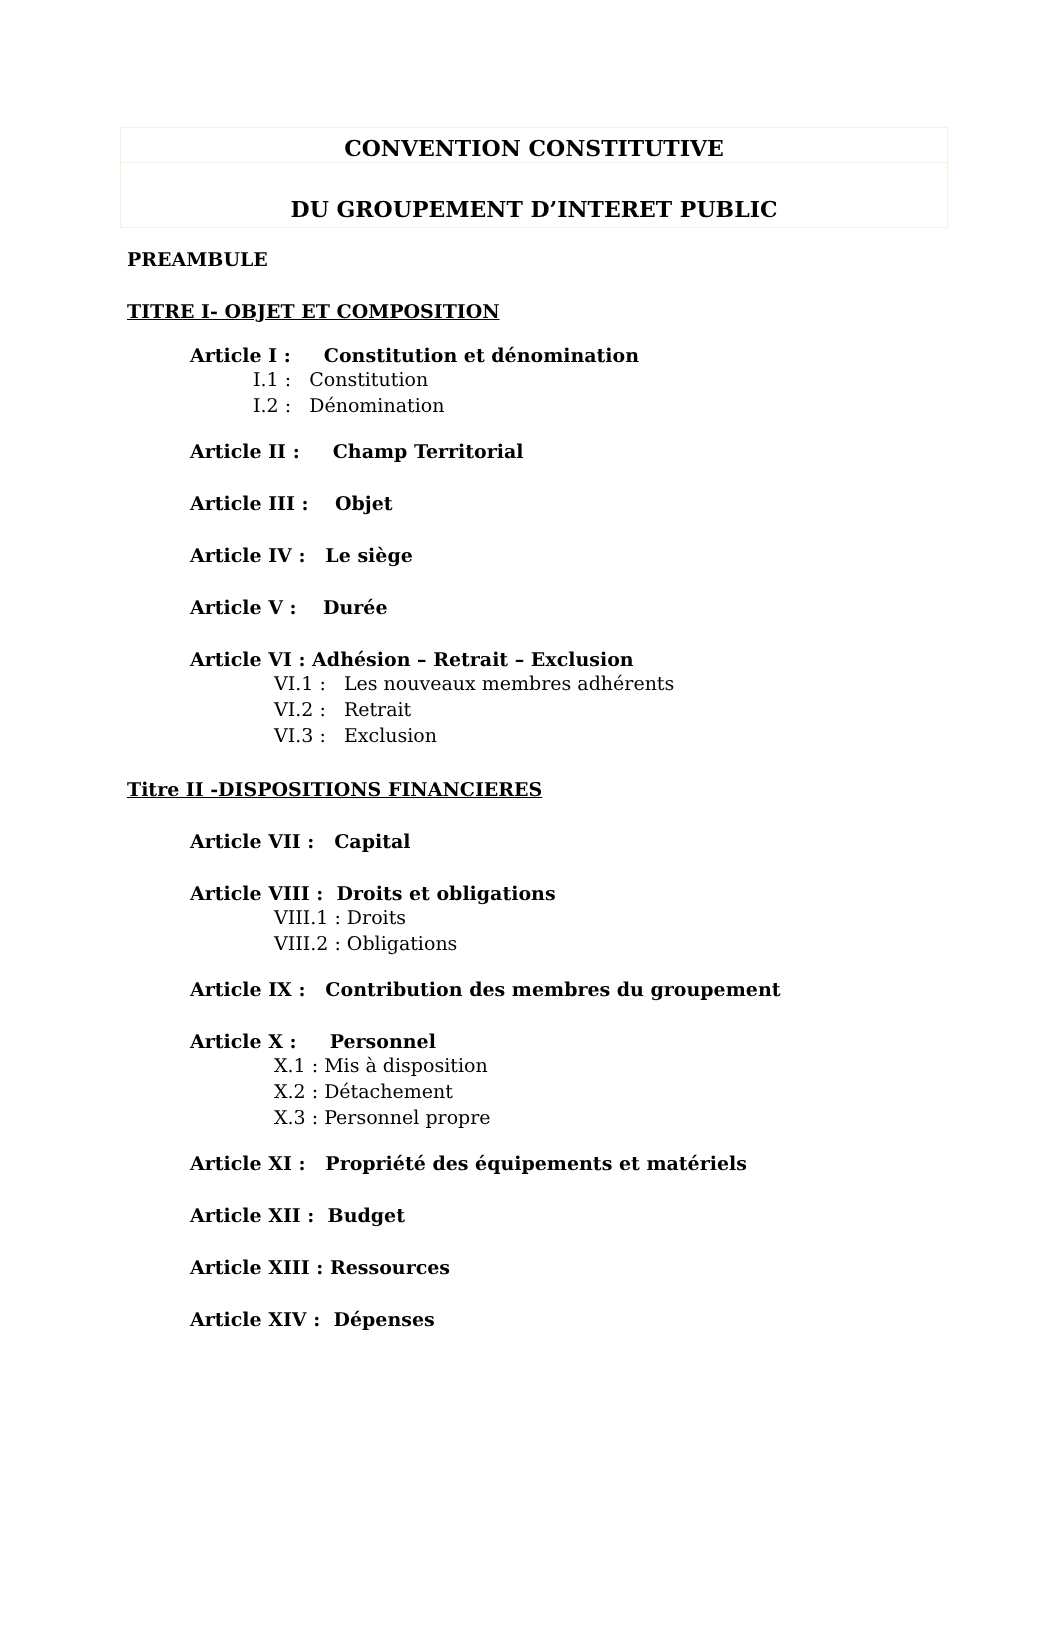CONVENTION CONSTITUTIVE
DU GROUPEMENT D’INTERET PUBLIC
PREAMBULE
TITRE I- OBJET ET COMPOSITION
Article I : Constitution et dénomination
I.1 : Constitution
I.2 : Dénomination
Article II : Champ Territorial
Article III : Objet
Article IV : Le siège
Article V : Durée
Article VI : Adhésion – Retrait – Exclusion
VI.1 : Les nouveaux membres adhérents
VI.2 : Retrait
VI.3 : Exclusion
Titre II -DISPOSITIONS FINANCIERES
Article VII : Capital
Article VIII : Droits et obligations
VIII.1 : Droits
VIII.2 : Obligations
Article IX : Contribution des membres du groupement
Article X : Personnel
X.1 : Mis à disposition
X.2 : Détachement
X.3 : Personnel propre
Article XI : Propriété des équipements et matériels
Article XII : Budget
Article XIII : Ressources
Article XIV : Dépenses